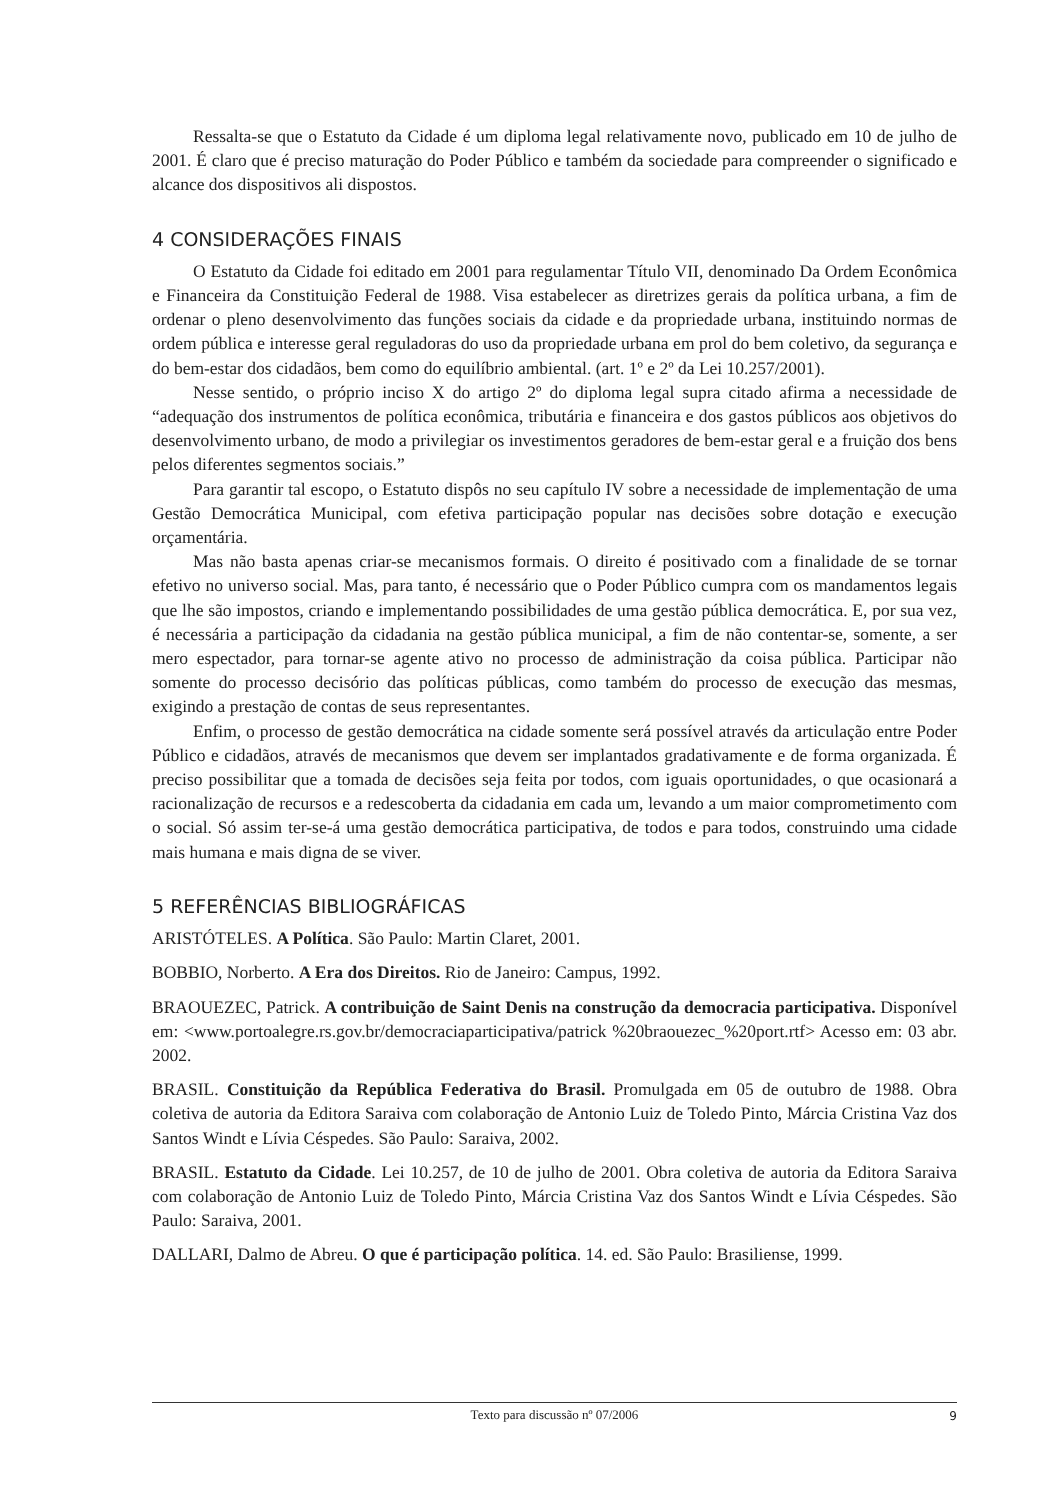Ressalta-se que o Estatuto da Cidade é um diploma legal relativamente novo, publicado em 10 de julho de 2001. É claro que é preciso maturação do Poder Público e também da sociedade para compreender o significado e alcance dos dispositivos ali dispostos.
4 CONSIDERAÇÕES FINAIS
O Estatuto da Cidade foi editado em 2001 para regulamentar Título VII, denominado Da Ordem Econômica e Financeira da Constituição Federal de 1988. Visa estabelecer as diretrizes gerais da política urbana, a fim de ordenar o pleno desenvolvimento das funções sociais da cidade e da propriedade urbana, instituindo normas de ordem pública e interesse geral reguladoras do uso da propriedade urbana em prol do bem coletivo, da segurança e do bem-estar dos cidadãos, bem como do equilíbrio ambiental. (art. 1º e 2º da Lei 10.257/2001).
Nesse sentido, o próprio inciso X do artigo 2º do diploma legal supra citado afirma a necessidade de “adequação dos instrumentos de política econômica, tributária e financeira e dos gastos públicos aos objetivos do desenvolvimento urbano, de modo a privilegiar os investimentos geradores de bem-estar geral e a fruição dos bens pelos diferentes segmentos sociais.”
Para garantir tal escopo, o Estatuto dispôs no seu capítulo IV sobre a necessidade de implementação de uma Gestão Democrática Municipal, com efetiva participação popular nas decisões sobre dotação e execução orçamentária.
Mas não basta apenas criar-se mecanismos formais. O direito é positivado com a finalidade de se tornar efetivo no universo social. Mas, para tanto, é necessário que o Poder Público cumpra com os mandamentos legais que lhe são impostos, criando e implementando possibilidades de uma gestão pública democrática. E, por sua vez, é necessária a participação da cidadania na gestão pública municipal, a fim de não contentar-se, somente, a ser mero espectador, para tornar-se agente ativo no processo de administração da coisa pública. Participar não somente do processo decisório das políticas públicas, como também do processo de execução das mesmas, exigindo a prestação de contas de seus representantes.
Enfim, o processo de gestão democrática na cidade somente será possível através da articulação entre Poder Público e cidadãos, através de mecanismos que devem ser implantados gradativamente e de forma organizada. É preciso possibilitar que a tomada de decisões seja feita por todos, com iguais oportunidades, o que ocasionará a racionalização de recursos e a redescoberta da cidadania em cada um, levando a um maior comprometimento com o social. Só assim ter-se-á uma gestão democrática participativa, de todos e para todos, construindo uma cidade mais humana e mais digna de se viver.
5 REFERÊNCIAS BIBLIOGRÁFICAS
ARISTÓTELES. A Política. São Paulo: Martin Claret, 2001.
BOBBIO, Norberto. A Era dos Direitos. Rio de Janeiro: Campus, 1992.
BRAOUEZEC, Patrick. A contribuição de Saint Denis na construção da democracia participativa. Disponível em: <www.portoalegre.rs.gov.br/democraciaparticipativa/patrick %20braouezec_%20port.rtf> Acesso em: 03 abr. 2002.
BRASIL. Constituição da República Federativa do Brasil. Promulgada em 05 de outubro de 1988. Obra coletiva de autoria da Editora Saraiva com colaboração de Antonio Luiz de Toledo Pinto, Márcia Cristina Vaz dos Santos Windt e Lívia Céspedes. São Paulo: Saraiva, 2002.
BRASIL. Estatuto da Cidade. Lei 10.257, de 10 de julho de 2001. Obra coletiva de autoria da Editora Saraiva com colaboração de Antonio Luiz de Toledo Pinto, Márcia Cristina Vaz dos Santos Windt e Lívia Céspedes. São Paulo: Saraiva, 2001.
DALLARI, Dalmo de Abreu. O que é participação política. 14. ed. São Paulo: Brasiliense, 1999.
Texto para discussão nº 07/2006 9